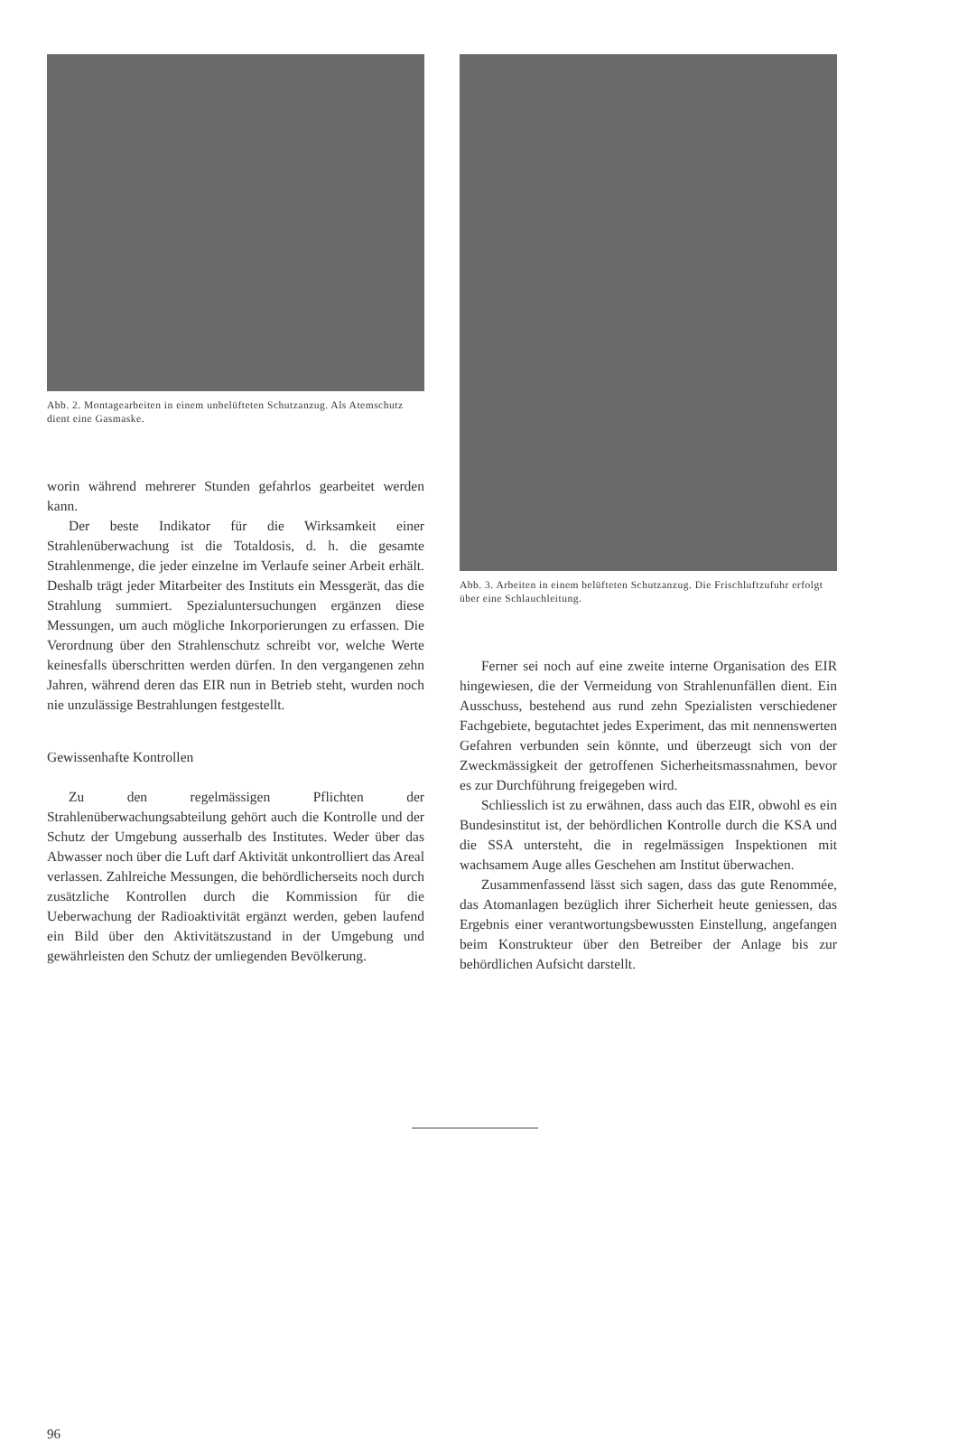Abb. 2. Montagearbeiten in einem unbelüfteten Schutzanzug. Als Atemschutz dient eine Gasmaske.
worin während mehrerer Stunden gefahrlos gearbeitet werden kann.
Der beste Indikator für die Wirksamkeit einer Strahlenüberwachung ist die Totaldosis, d. h. die gesamte Strahlenmenge, die jeder einzelne im Verlaufe seiner Arbeit erhält. Deshalb trägt jeder Mitarbeiter des Instituts ein Messgerät, das die Strahlung summiert. Spezialuntersuchungen ergänzen diese Messungen, um auch mögliche Inkorporierungen zu erfassen. Die Verordnung über den Strahlenschutz schreibt vor, welche Werte keinesfalls überschritten werden dürfen. In den vergangenen zehn Jahren, während deren das EIR nun in Betrieb steht, wurden noch nie unzulässige Bestrahlungen festgestellt.
Gewissenhafte Kontrollen
Zu den regelmässigen Pflichten der Strahlenüberwachungsabteilung gehört auch die Kontrolle und der Schutz der Umgebung ausserhalb des Institutes. Weder über das Abwasser noch über die Luft darf Aktivität unkontrolliert das Areal verlassen. Zahlreiche Messungen, die behördlicherseits noch durch zusätzliche Kontrollen durch die Kommission für die Ueberwachung der Radioaktivität ergänzt werden, geben laufend ein Bild über den Aktivitätszustand in der Umgebung und gewährleisten den Schutz der umliegenden Bevölkerung.
Abb. 3. Arbeiten in einem belüfteten Schutzanzug. Die Frischluftzufuhr erfolgt über eine Schlauchleitung.
Ferner sei noch auf eine zweite interne Organisation des EIR hingewiesen, die der Vermeidung von Strahlenunfällen dient. Ein Ausschuss, bestehend aus rund zehn Spezialisten verschiedener Fachgebiete, begutachtet jedes Experiment, das mit nennenswerten Gefahren verbunden sein könnte, und überzeugt sich von der Zweckmässigkeit der getroffenen Sicherheitsmassnahmen, bevor es zur Durchführung freigegeben wird.
Schliesslich ist zu erwähnen, dass auch das EIR, obwohl es ein Bundesinstitut ist, der behördlichen Kontrolle durch die KSA und die SSA untersteht, die in regelmässigen Inspektionen mit wachsamem Auge alles Geschehen am Institut überwachen.
Zusammenfassend lässt sich sagen, dass das gute Renommée, das Atomanlagen bezüglich ihrer Sicherheit heute geniessen, das Ergebnis einer verantwortungsbewussten Einstellung, angefangen beim Konstrukteur über den Betreiber der Anlage bis zur behördlichen Aufsicht darstellt.
96